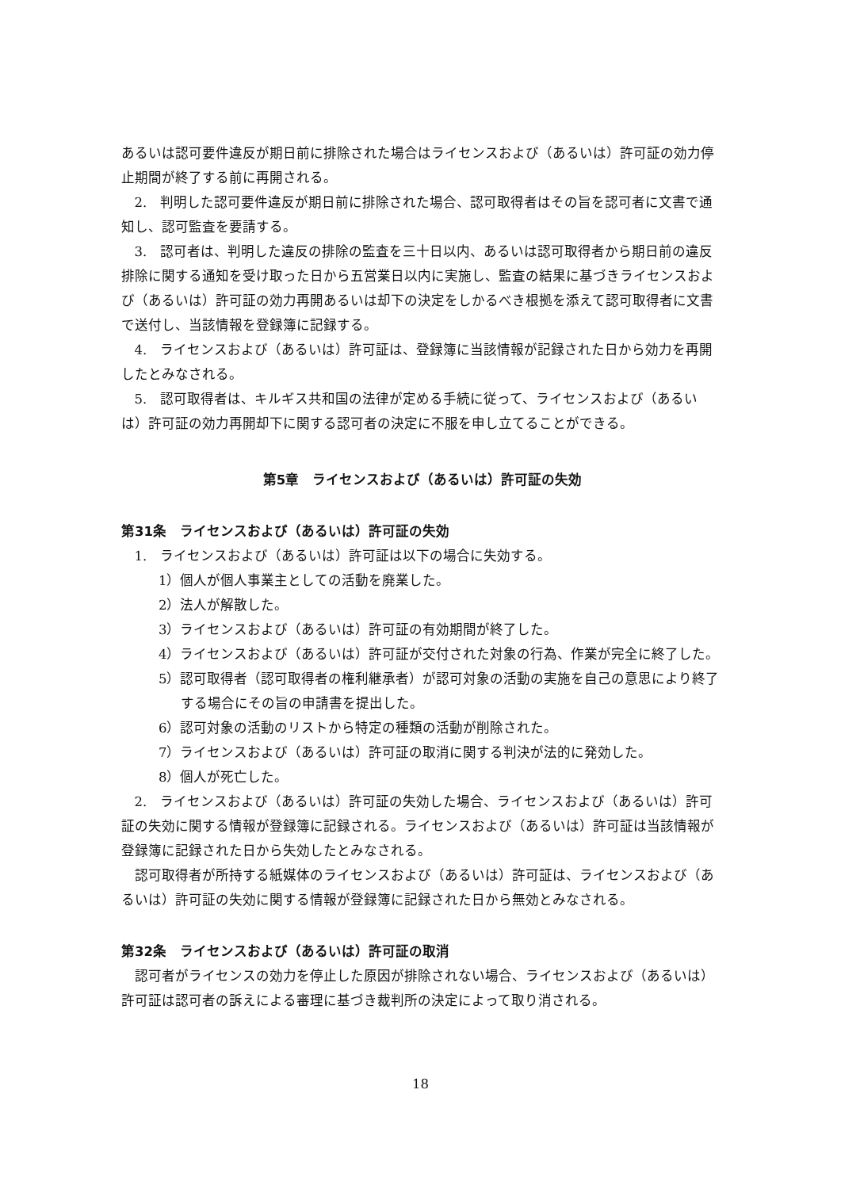あるいは認可要件違反が期日前に排除された場合はライセンスおよび（あるいは）許可証の効力停止期間が終了する前に再開される。
2.　判明した認可要件違反が期日前に排除された場合、認可取得者はその旨を認可者に文書で通知し、認可監査を要請する。
3.　認可者は、判明した違反の排除の監査を三十日以内、あるいは認可取得者から期日前の違反排除に関する通知を受け取った日から五営業日以内に実施し、監査の結果に基づきライセンスおよび（あるいは）許可証の効力再開あるいは却下の決定をしかるべき根拠を添えて認可取得者に文書で送付し、当該情報を登録簿に記録する。
4.　ライセンスおよび（あるいは）許可証は、登録簿に当該情報が記録された日から効力を再開したとみなされる。
5.　認可取得者は、キルギス共和国の法律が定める手続に従って、ライセンスおよび（あるいは）許可証の効力再開却下に関する認可者の決定に不服を申し立てることができる。
第5章　ライセンスおよび（あるいは）許可証の失効
第31条　ライセンスおよび（あるいは）許可証の失効
1.　ライセンスおよび（あるいは）許可証は以下の場合に失効する。
1）個人が個人事業主としての活動を廃業した。
2）法人が解散した。
3）ライセンスおよび（あるいは）許可証の有効期間が終了した。
4）ライセンスおよび（あるいは）許可証が交付された対象の行為、作業が完全に終了した。
5）認可取得者（認可取得者の権利継承者）が認可対象の活動の実施を自己の意思により終了する場合にその旨の申請書を提出した。
6）認可対象の活動のリストから特定の種類の活動が削除された。
7）ライセンスおよび（あるいは）許可証の取消に関する判決が法的に発効した。
8）個人が死亡した。
2.　ライセンスおよび（あるいは）許可証の失効した場合、ライセンスおよび（あるいは）許可証の失効に関する情報が登録簿に記録される。ライセンスおよび（あるいは）許可証は当該情報が登録簿に記録された日から失効したとみなされる。
認可取得者が所持する紙媒体のライセンスおよび（あるいは）許可証は、ライセンスおよび（あるいは）許可証の失効に関する情報が登録簿に記録された日から無効とみなされる。
第32条　ライセンスおよび（あるいは）許可証の取消
認可者がライセンスの効力を停止した原因が排除されない場合、ライセンスおよび（あるいは）許可証は認可者の訴えによる審理に基づき裁判所の決定によって取り消される。
18